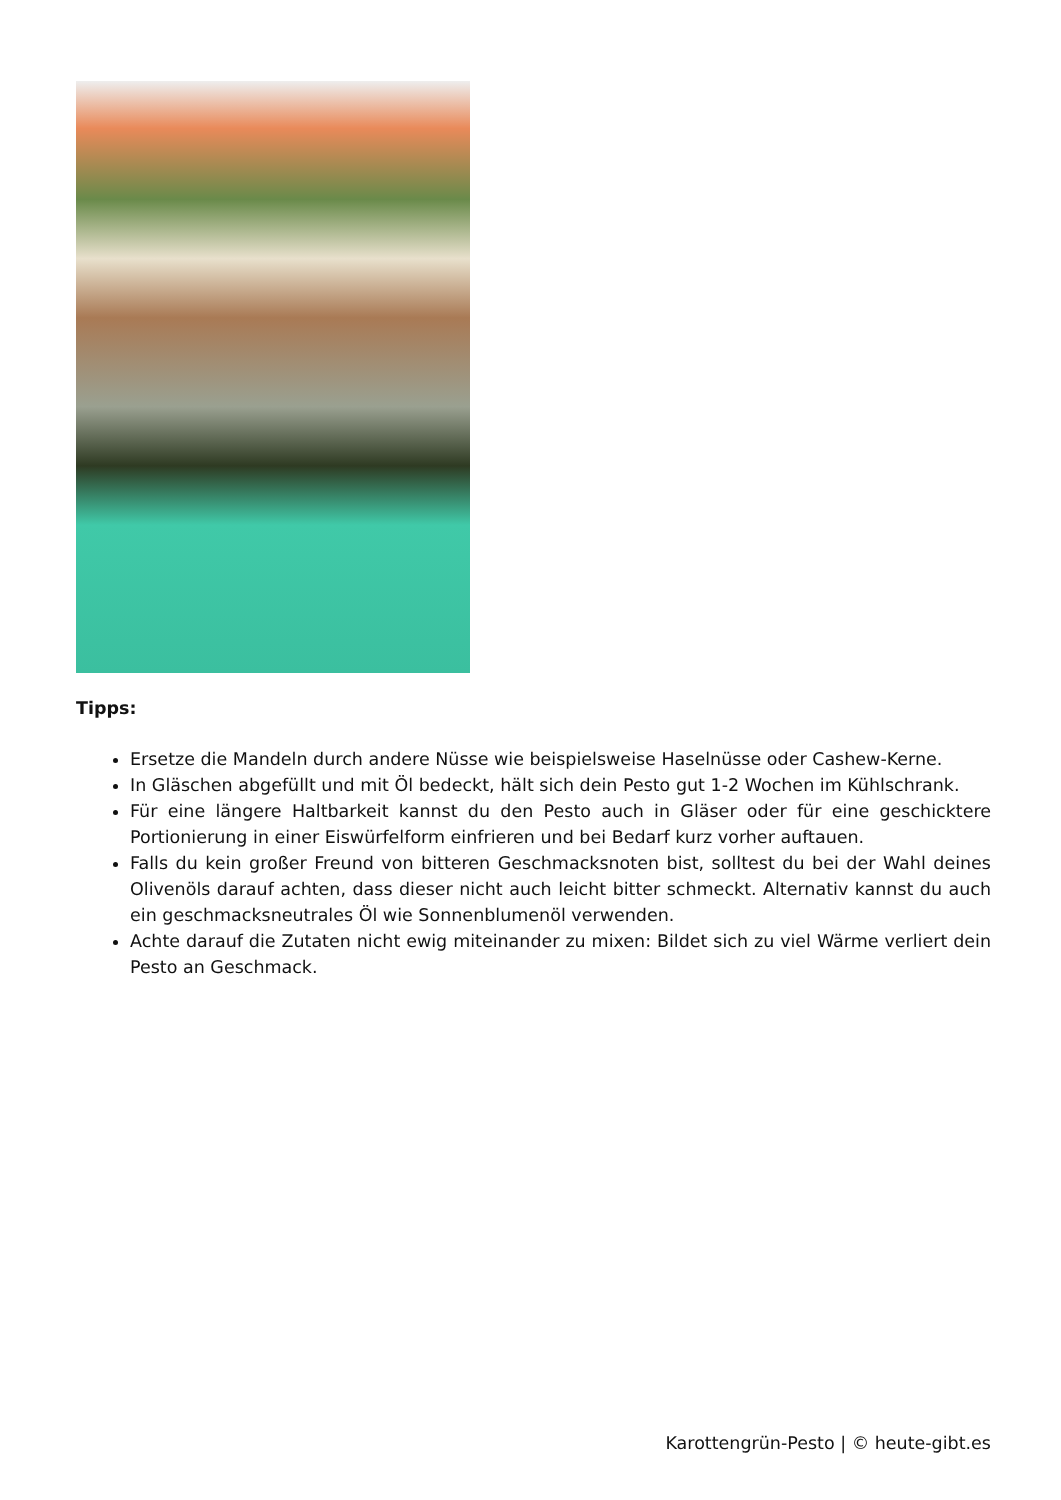Tipps:
Ersetze die Mandeln durch andere Nüsse wie beispielsweise Haselnüsse oder Cashew-Kerne.
In Gläschen abgefüllt und mit Öl bedeckt, hält sich dein Pesto gut 1-2 Wochen im Kühlschrank.
Für eine längere Haltbarkeit kannst du den Pesto auch in Gläser oder für eine geschicktere Portionierung in einer Eiswürfelform einfrieren und bei Bedarf kurz vorher auftauen.
Falls du kein großer Freund von bitteren Geschmacksnoten bist, solltest du bei der Wahl deines Olivenöls darauf achten, dass dieser nicht auch leicht bitter schmeckt. Alternativ kannst du auch ein geschmacksneutrales Öl wie Sonnenblumenöl verwenden.
Achte darauf die Zutaten nicht ewig miteinander zu mixen: Bildet sich zu viel Wärme verliert dein Pesto an Geschmack.
Karottengrün-Pesto | © heute-gibt.es